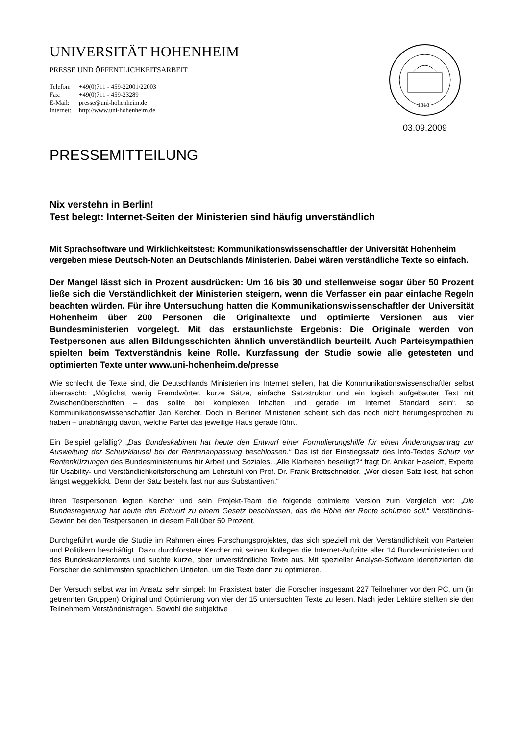UNIVERSITÄT HOHENHEIM
PRESSE UND ÖFFENTLICHKEITSARBEIT
| Telefon: | +49(0)711 - 459-22001/22003 |
| Fax: | +49(0)711 - 459-23289 |
| E-Mail: | presse@uni-hohenheim.de |
| Internet: | http://www.uni-hohenheim.de |
1818
03.09.2009
PRESSEMITTEILUNG
Nix verstehn in Berlin!
Test belegt: Internet-Seiten der Ministerien sind häufig unverständlich
Mit Sprachsoftware und Wirklichkeitstest: Kommunikationswissenschaftler der Universität Hohenheim vergeben miese Deutsch-Noten an Deutschlands Ministerien. Dabei wären verständliche Texte so einfach.
Der Mangel lässt sich in Prozent ausdrücken: Um 16 bis 30 und stellenweise sogar über 50 Prozent ließe sich die Verständlichkeit der Ministerien steigern, wenn die Verfasser ein paar einfache Regeln beachten würden. Für ihre Untersuchung hatten die Kommunikationswissenschaftler der Universität Hohenheim über 200 Personen die Originaltexte und optimierte Versionen aus vier Bundesministerien vorgelegt. Mit das erstaunlichste Ergebnis: Die Originale werden von Testpersonen aus allen Bildungsschichten ähnlich unverständlich beurteilt. Auch Parteisympathien spielten beim Textverständnis keine Rolle. Kurzfassung der Studie sowie alle getesteten und optimierten Texte unter www.uni-hohenheim.de/presse
Wie schlecht die Texte sind, die Deutschlands Ministerien ins Internet stellen, hat die Kommunikationswissenschaftler selbst überrascht: „Möglichst wenig Fremdwörter, kurze Sätze, einfache Satzstruktur und ein logisch aufgebauter Text mit Zwischenüberschriften – das sollte bei komplexen Inhalten und gerade im Internet Standard sein“, so Kommunikationswissenschaftler Jan Kercher. Doch in Berliner Ministerien scheint sich das noch nicht herumgesprochen zu haben – unabhängig davon, welche Partei das jeweilige Haus gerade führt.
Ein Beispiel gefällig? „Das Bundeskabinett hat heute den Entwurf einer Formulierungshilfe für einen Änderungsantrag zur Ausweitung der Schutzklausel bei der Rentenanpassung beschlossen.“ Das ist der Einstiegssatz des Info-Textes Schutz vor Rentenkürzungen des Bundesministeriums für Arbeit und Soziales. „Alle Klarheiten beseitigt?“ fragt Dr. Anikar Haseloff, Experte für Usability- und Verständlichkeitsforschung am Lehrstuhl von Prof. Dr. Frank Brettschneider. „Wer diesen Satz liest, hat schon längst weggeklickt. Denn der Satz besteht fast nur aus Substantiven.“
Ihren Testpersonen legten Kercher und sein Projekt-Team die folgende optimierte Version zum Vergleich vor: „Die Bundesregierung hat heute den Entwurf zu einem Gesetz beschlossen, das die Höhe der Rente schützen soll.“ Verständnis-Gewinn bei den Testpersonen: in diesem Fall über 50 Prozent.
Durchgeführt wurde die Studie im Rahmen eines Forschungsprojektes, das sich speziell mit der Verständlichkeit von Parteien und Politikern beschäftigt. Dazu durchforstete Kercher mit seinen Kollegen die Internet-Auftritte aller 14 Bundesministerien und des Bundeskanzleramts und suchte kurze, aber unverständliche Texte aus. Mit spezieller Analyse-Software identifizierten die Forscher die schlimmsten sprachlichen Untiefen, um die Texte dann zu optimieren.
Der Versuch selbst war im Ansatz sehr simpel: Im Praxistext baten die Forscher insgesamt 227 Teilnehmer vor den PC, um (in getrennten Gruppen) Original und Optimierung von vier der 15 untersuchten Texte zu lesen. Nach jeder Lektüre stellten sie den Teilnehmern Verständnisfragen. Sowohl die subjektive